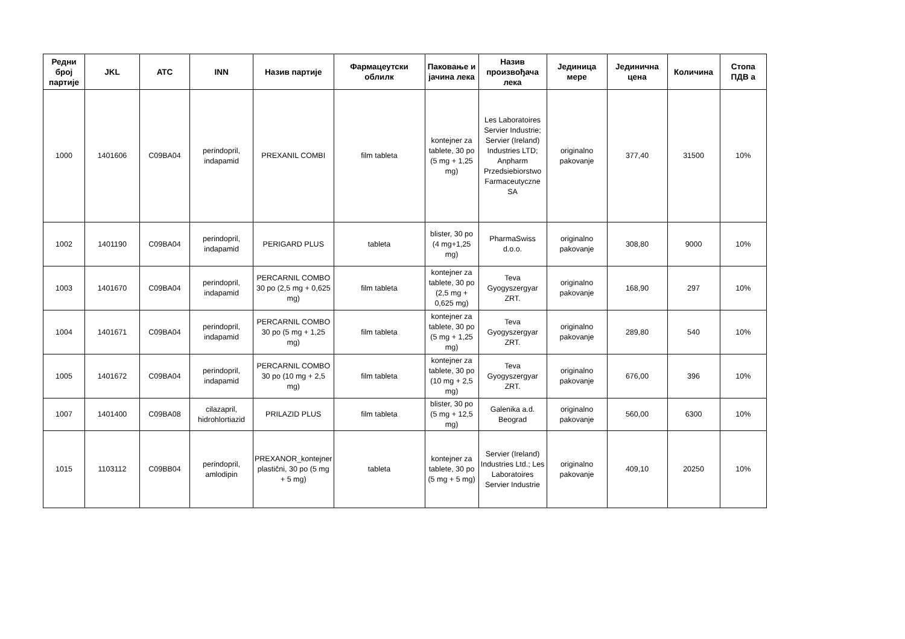| Редни број партије | JKL | ATC | INN | Назив партије | Фармацеутски облилк | Паковање и јачина лека | Назив произвођача лека | Јединица мере | Јединична цена | Количина | Стопа ПДВ а |
| --- | --- | --- | --- | --- | --- | --- | --- | --- | --- | --- | --- |
| 1000 | 1401606 | C09BA04 | perindopril, indapamid | PREXANIL COMBI | film tableta | kontejner za tablete, 30 po (5 mg + 1,25 mg) | Les Laboratoires Servier Industrie; Servier (Ireland) Industries LTD; Anpharm Przedsiebiorstwo Farmaceutyczne SA | originalno pakovanje | 377,40 | 31500 | 10% |
| 1002 | 1401190 | C09BA04 | perindopril, indapamid | PERIGARD PLUS | tableta | blister, 30 po (4 mg+1,25 mg) | PharmaSwiss d.o.o. | originalno pakovanje | 308,80 | 9000 | 10% |
| 1003 | 1401670 | C09BA04 | perindopril, indapamid | PERCARNIL COMBO 30 po (2,5 mg + 0,625 mg) | film tableta | kontejner za tablete, 30 po (2,5 mg + 0,625 mg) | Teva Gyogyszergyar ZRT. | originalno pakovanje | 168,90 | 297 | 10% |
| 1004 | 1401671 | C09BA04 | perindopril, indapamid | PERCARNIL COMBO 30 po (5 mg + 1,25 mg) | film tableta | kontejner za tablete, 30 po (5 mg + 1,25 mg) | Teva Gyogyszergyar ZRT. | originalno pakovanje | 289,80 | 540 | 10% |
| 1005 | 1401672 | C09BA04 | perindopril, indapamid | PERCARNIL COMBO 30 po (10 mg + 2,5 mg) | film tableta | kontejner za tablete, 30 po (10 mg + 2,5 mg) | Teva Gyogyszergyar ZRT. | originalno pakovanje | 676,00 | 396 | 10% |
| 1007 | 1401400 | C09BA08 | cilazapril, hidrohlortiazid | PRILAZID PLUS | film tableta | blister, 30 po (5 mg + 12,5 mg) | Galenika a.d. Beograd | originalno pakovanje | 560,00 | 6300 | 10% |
| 1015 | 1103112 | C09BB04 | perindopril, amlodipin | PREXANOR_kontejner plastični, 30 po (5 mg + 5 mg) | tableta | kontejner za tablete, 30 po (5 mg + 5 mg) | Servier (Ireland) Industries Ltd.; Les Laboratoires Servier Industrie | originalno pakovanje | 409,10 | 20250 | 10% |